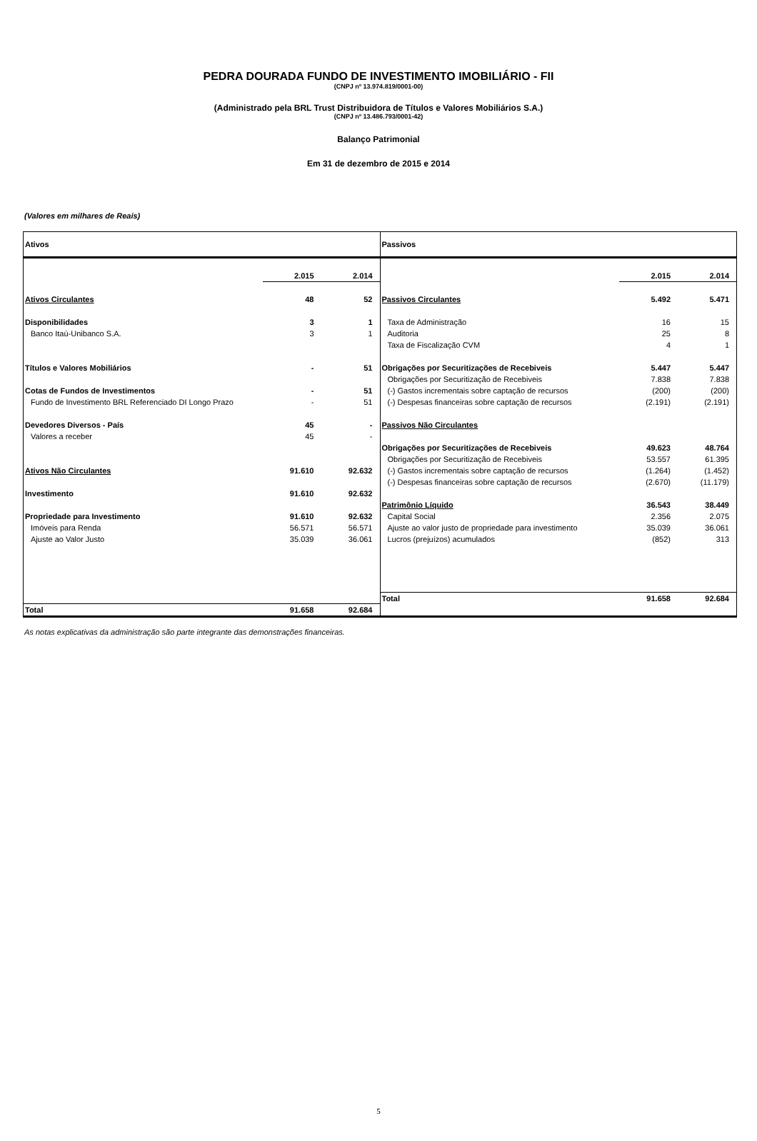PEDRA DOURADA FUNDO DE INVESTIMENTO IMOBILIÁRIO - FII
(CNPJ nº 13.974.819/0001-00)
(Administrado pela BRL Trust Distribuidora de Títulos e Valores Mobiliários S.A.)
(CNPJ nº 13.486.793/0001-42)
Balanço Patrimonial
Em 31 de dezembro de 2015 e 2014
(Valores em milhares de Reais)
| Ativos | | |
| | 2.015 | 2.014 |
| Ativos Circulantes | 48 | 52 |
| Disponibilidades | 3 | 1 |
| Banco Itaú-Unibanco S.A. | 3 | 1 |
| Títulos e Valores Mobiliários | - | 51 |
| Cotas de Fundos de Investimentos | - | 51 |
| Fundo de Investimento BRL Referenciado DI Longo Prazo | - | 51 |
| Devedores Diversos - País | 45 | - |
| Valores a receber | 45 | - |
| Ativos Não Circulantes | 91.610 | 92.632 |
| Investimento | 91.610 | 92.632 |
| Propriedade para Investimento | 91.610 | 92.632 |
| Imóveis para Renda | 56.571 | 56.571 |
| Ajuste ao Valor Justo | 35.039 | 36.061 |
| Total | 91.658 | 92.684 |
| Passivos | | |
| | 2.015 | 2.014 |
| Passivos Circulantes | 5.492 | 5.471 |
| Taxa de Administração | 16 | 15 |
| Auditoria | 25 | 8 |
| Taxa de Fiscalização CVM | 4 | 1 |
| Obrigações por Securitizações de Recebiveis | 5.447 | 5.447 |
| Obrigações por Securitização de Recebiveis | 7.838 | 7.838 |
| (-) Gastos incrementais sobre captação de recursos | (200) | (200) |
| (-) Despesas financeiras sobre captação de recursos | (2.191) | (2.191) |
| Passivos Não Circulantes | | |
| Obrigações por Securitizações de Recebiveis | 49.623 | 48.764 |
| Obrigações por Securitização de Recebiveis | 53.557 | 61.395 |
| (-) Gastos incrementais sobre captação de recursos | (1.264) | (1.452) |
| (-) Despesas financeiras sobre captação de recursos | (2.670) | (11.179) |
| Patrimônio Líquido | 36.543 | 38.449 |
| Capital Social | 2.356 | 2.075 |
| Ajuste ao valor justo de propriedade para investimento | 35.039 | 36.061 |
| Lucros (prejuízos) acumulados | (852) | 313 |
| Total | 91.658 | 92.684 |
As notas explicativas da administração são parte integrante das demonstrações financeiras.
5